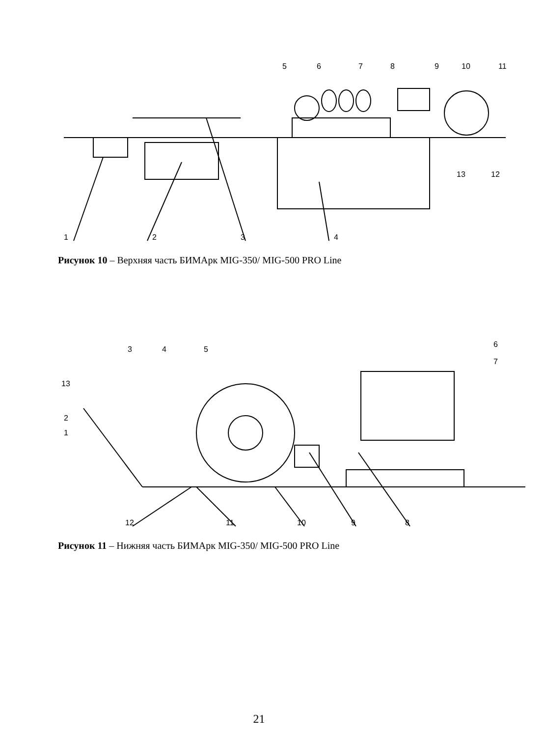1
2
3
4
5
6
7
8
9
10
11
12
13
Рисунок 10 – Верхняя часть БИМАрк MIG-350/ MIG-500 PRO Line
1
2
3
4
5
6
7
8
9
10
11
12
13
Рисунок 11 – Нижняя часть БИМАрк MIG-350/ MIG-500 PRO Line
21